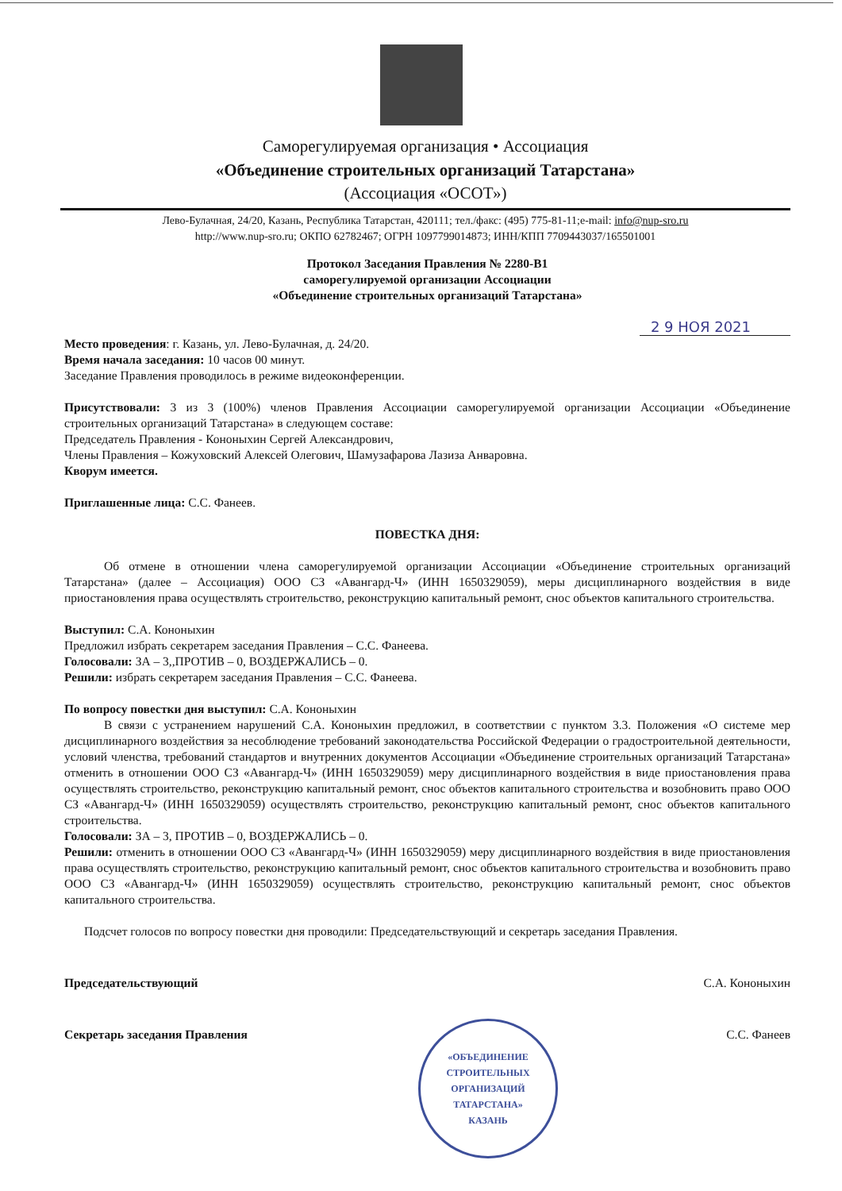Саморегулируемая организация • Ассоциация
«Объединение строительных организаций Татарстана»
(Ассоциация «ОСОТ»)
Лево-Булачная, 24/20, Казань, Республика Татарстан, 420111; тел./факс: (495) 775-81-11;e-mail: info@nup-sro.ru
http://www.nup-sro.ru; ОКПО 62782467; ОГРН 1097799014873; ИНН/КПП 7709443037/165501001
Протокол Заседания Правления № 2280-В1
саморегулируемой организации Ассоциации
«Объединение строительных организаций Татарстана»
2 9 НОЯ 2021
Место проведения: г. Казань, ул. Лево-Булачная, д. 24/20.
Время начала заседания: 10 часов 00 минут.
Заседание Правления проводилось в режиме видеоконференции.
Присутствовали: 3 из 3 (100%) членов Правления Ассоциации саморегулируемой организации Ассоциации «Объединение строительных организаций Татарстана» в следующем составе:
Председатель Правления - Кононыхин Сергей Александрович,
Члены Правления – Кожуховский Алексей Олегович, Шамузафарова Лазиза Анваровна.
Кворум имеется.
Приглашенные лица: С.С. Фанеев.
ПОВЕСТКА ДНЯ:
Об отмене в отношении члена саморегулируемой организации Ассоциации «Объединение строительных организаций Татарстана» (далее – Ассоциация) ООО СЗ «Авангард-Ч» (ИНН 1650329059), меры дисциплинарного воздействия в виде приостановления права осуществлять строительство, реконструкцию капитальный ремонт, снос объектов капитального строительства.
Выступил: С.А. Кононыхин
Предложил избрать секретарем заседания Правления – С.С. Фанеева.
Голосовали: ЗА – 3,,ПРОТИВ – 0, ВОЗДЕРЖАЛИСЬ – 0.
Решили: избрать секретарем заседания Правления – С.С. Фанеева.
По вопросу повестки дня выступил: С.А. Кононыхин
В связи с устранением нарушений С.А. Кононыхин предложил, в соответствии с пунктом 3.3. Положения «О системе мер дисциплинарного воздействия за несоблюдение требований законодательства Российской Федерации о градостроительной деятельности, условий членства, требований стандартов и внутренних документов Ассоциации «Объединение строительных организаций Татарстана» отменить в отношении ООО СЗ «Авангард-Ч» (ИНН 1650329059) меру дисциплинарного воздействия в виде приостановления права осуществлять строительство, реконструкцию капитальный ремонт, снос объектов капитального строительства и возобновить право ООО СЗ «Авангард-Ч» (ИНН 1650329059) осуществлять строительство, реконструкцию капитальный ремонт, снос объектов капитального строительства.
Голосовали: ЗА – 3, ПРОТИВ – 0, ВОЗДЕРЖАЛИСЬ – 0.
Решили: отменить в отношении ООО СЗ «Авангард-Ч» (ИНН 1650329059) меру дисциплинарного воздействия в виде приостановления права осуществлять строительство, реконструкцию капитальный ремонт, снос объектов капитального строительства и возобновить право ООО СЗ «Авангард-Ч» (ИНН 1650329059) осуществлять строительство, реконструкцию капитальный ремонт, снос объектов капитального строительства.
Подсчет голосов по вопросу повестки дня проводили: Председательствующий и секретарь заседания Правления.
Председательствующий С.А. Кононыхин
Секретарь заседания Правления С.С. Фанеев
«ОБЪЕДИНЕНИЕ
СТРОИТЕЛЬНЫХ
ОРГАНИЗАЦИЙ
ТАТАРСТАНА»
КАЗАНЬ